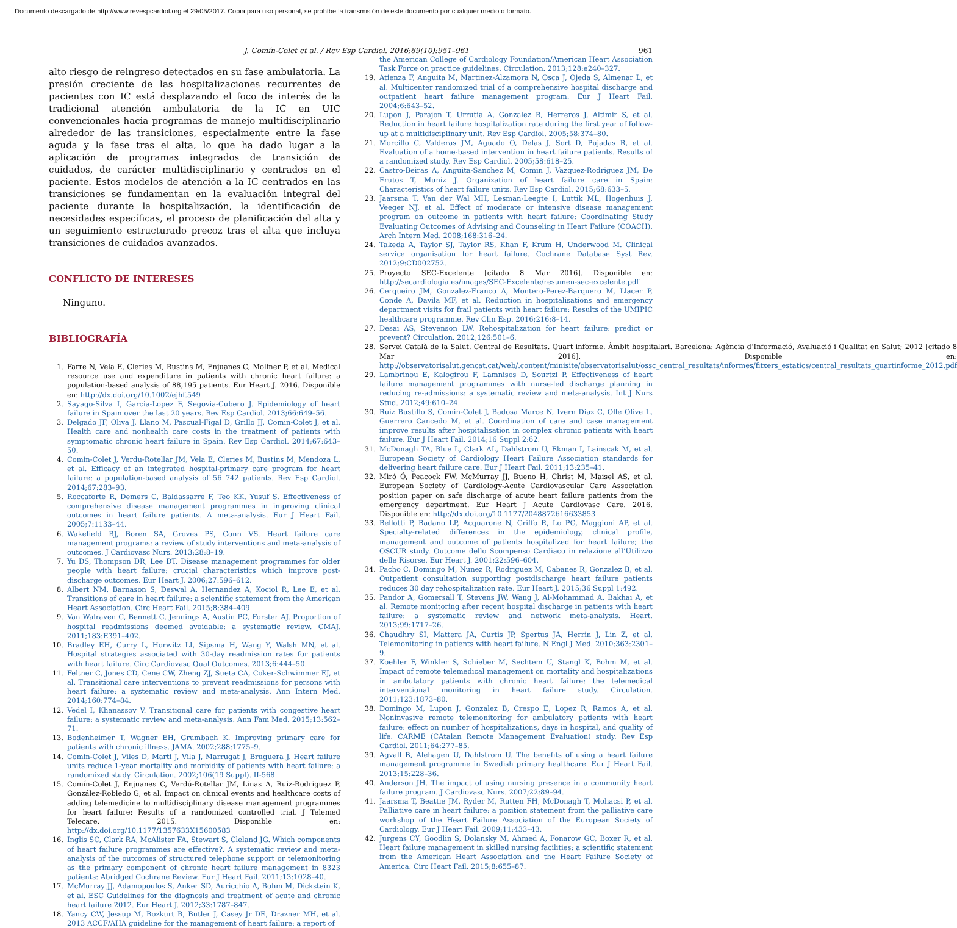Documento descargado de http://www.revespcardiol.org el 29/05/2017. Copia para uso personal, se prohíbe la transmisión de este documento por cualquier medio o formato.
J. Comín-Colet et al. / Rev Esp Cardiol. 2016;69(10):951–961 961
alto riesgo de reingreso detectados en su fase ambulatoria. La presión creciente de las hospitalizaciones recurrentes de pacientes con IC está desplazando el foco de interés de la tradicional atención ambulatoria de la IC en UIC convencionales hacia programas de manejo multidisciplinario alrededor de las transiciones, especialmente entre la fase aguda y la fase tras el alta, lo que ha dado lugar a la aplicación de programas integrados de transición de cuidados, de carácter multidisciplinario y centrados en el paciente. Estos modelos de atención a la IC centrados en las transiciones se fundamentan en la evaluación integral del paciente durante la hospitalización, la identificación de necesidades específicas, el proceso de planificación del alta y un seguimiento estructurado precoz tras el alta que incluya transiciones de cuidados avanzados.
CONFLICTO DE INTERESES
Ninguno.
BIBLIOGRAFÍA
1. Farre N, Vela E, Cleries M, Bustins M, Enjuanes C, Moliner P, et al. Medical resource use and expenditure in patients with chronic heart failure: a population-based analysis of 88,195 patients. Eur Heart J. 2016. Disponible en: http://dx.doi.org/10.1002/ejhf.549
2. Sayago-Silva I, Garcia-Lopez F, Segovia-Cubero J. Epidemiology of heart failure in Spain over the last 20 years. Rev Esp Cardiol. 2013;66:649–56.
3. Delgado JF, Oliva J, Llano M, Pascual-Figal D, Grillo JJ, Comin-Colet J, et al. Health care and nonhealth care costs in the treatment of patients with symptomatic chronic heart failure in Spain. Rev Esp Cardiol. 2014;67:643–50.
4. Comin-Colet J, Verdu-Rotellar JM, Vela E, Cleries M, Bustins M, Mendoza L, et al. Efficacy of an integrated hospital-primary care program for heart failure: a population-based analysis of 56 742 patients. Rev Esp Cardiol. 2014;67:283–93.
5. Roccaforte R, Demers C, Baldassarre F, Teo KK, Yusuf S. Effectiveness of comprehensive disease management programmes in improving clinical outcomes in heart failure patients. A meta-analysis. Eur J Heart Fail. 2005;7:1133–44.
6. Wakefield BJ, Boren SA, Groves PS, Conn VS. Heart failure care management programs: a review of study interventions and meta-analysis of outcomes. J Cardiovasc Nurs. 2013;28:8–19.
7. Yu DS, Thompson DR, Lee DT. Disease management programmes for older people with heart failure: crucial characteristics which improve post-discharge outcomes. Eur Heart J. 2006;27:596–612.
8. Albert NM, Barnason S, Deswal A, Hernandez A, Kociol R, Lee E, et al. Transitions of care in heart failure: a scientific statement from the American Heart Association. Circ Heart Fail. 2015;8:384–409.
9. Van Walraven C, Bennett C, Jennings A, Austin PC, Forster AJ. Proportion of hospital readmissions deemed avoidable: a systematic review. CMAJ. 2011;183:E391–402.
10. Bradley EH, Curry L, Horwitz LI, Sipsma H, Wang Y, Walsh MN, et al. Hospital strategies associated with 30-day readmission rates for patients with heart failure. Circ Cardiovasc Qual Outcomes. 2013;6:444–50.
11. Feltner C, Jones CD, Cene CW, Zheng ZJ, Sueta CA, Coker-Schwimmer EJ, et al. Transitional care interventions to prevent readmissions for persons with heart failure: a systematic review and meta-analysis. Ann Intern Med. 2014;160:774–84.
12. Vedel I, Khanassov V. Transitional care for patients with congestive heart failure: a systematic review and meta-analysis. Ann Fam Med. 2015;13:562–71.
13. Bodenheimer T, Wagner EH, Grumbach K. Improving primary care for patients with chronic illness. JAMA. 2002;288:1775–9.
14. Comin-Colet J, Viles D, Marti J, Vila J, Marrugat J, Bruguera J. Heart failure units reduce 1-year mortality and morbidity of patients with heart failure: a randomized study. Circulation. 2002;106(19 Suppl). II-568.
15. Comín-Colet J, Enjuanes C, Verdú-Rotellar JM, Linas A, Ruiz-Rodriguez P, González-Robledo G, et al. Impact on clinical events and healthcare costs of adding telemedicine to multidisciplinary disease management programmes for heart failure: Results of a randomized controlled trial. J Telemed Telecare. 2015. Disponible en: http://dx.doi.org/10.1177/1357633X15600583
16. Inglis SC, Clark RA, McAlister FA, Stewart S, Cleland JG. Which components of heart failure programmes are effective?. A systematic review and meta-analysis of the outcomes of structured telephone support or telemonitoring as the primary component of chronic heart failure management in 8323 patients: Abridged Cochrane Review. Eur J Heart Fail. 2011;13:1028–40.
17. McMurray JJ, Adamopoulos S, Anker SD, Auricchio A, Bohm M, Dickstein K, et al. ESC Guidelines for the diagnosis and treatment of acute and chronic heart failure 2012. Eur Heart J. 2012;33:1787–847.
18. Yancy CW, Jessup M, Bozkurt B, Butler J, Casey Jr DE, Drazner MH, et al. 2013 ACCF/AHA guideline for the management of heart failure: a report of
the American College of Cardiology Foundation/American Heart Association Task Force on practice guidelines. Circulation. 2013;128:e240–327.
19. Atienza F, Anguita M, Martinez-Alzamora N, Osca J, Ojeda S, Almenar L, et al. Multicenter randomized trial of a comprehensive hospital discharge and outpatient heart failure management program. Eur J Heart Fail. 2004;6:643–52.
20. Lupon J, Parajon T, Urrutia A, Gonzalez B, Herreros J, Altimir S, et al. Reduction in heart failure hospitalization rate during the first year of follow-up at a multidisciplinary unit. Rev Esp Cardiol. 2005;58:374–80.
21. Morcillo C, Valderas JM, Aguado O, Delas J, Sort D, Pujadas R, et al. Evaluation of a home-based intervention in heart failure patients. Results of a randomized study. Rev Esp Cardiol. 2005;58:618–25.
22. Castro-Beiras A, Anguita-Sanchez M, Comin J, Vazquez-Rodriguez JM, De Frutos T, Muniz J. Organization of heart failure care in Spain: Characteristics of heart failure units. Rev Esp Cardiol. 2015;68:633–5.
23. Jaarsma T, Van der Wal MH, Lesman-Leegte I, Luttik ML, Hogenhuis J, Veeger NJ, et al. Effect of moderate or intensive disease management program on outcome in patients with heart failure: Coordinating Study Evaluating Outcomes of Advising and Counseling in Heart Failure (COACH). Arch Intern Med. 2008;168:316–24.
24. Takeda A, Taylor SJ, Taylor RS, Khan F, Krum H, Underwood M. Clinical service organisation for heart failure. Cochrane Database Syst Rev. 2012;9:CD002752.
25. Proyecto SEC-Excelente [citado 8 Mar 2016]. Disponible en: http://secardiologia.es/images/SEC-Excelente/resumen-sec-excelente.pdf
26. Cerqueiro JM, Gonzalez-Franco A, Montero-Perez-Barquero M, Llacer P, Conde A, Davila MF, et al. Reduction in hospitalisations and emergency department visits for frail patients with heart failure: Results of the UMIPIC healthcare programme. Rev Clin Esp. 2016;216:8–14.
27. Desai AS, Stevenson LW. Rehospitalization for heart failure: predict or prevent? Circulation. 2012;126:501–6.
28. Servei Català de la Salut. Central de Resultats. Quart informe. Àmbit hospitalari. Barcelona: Agència d’Informació, Avaluació i Qualitat en Salut; 2012 [citado 8 Mar 2016]. Disponible en: http://observatorisalut.gencat.cat/web/.content/minisite/observatorisalut/ossc_central_resultats/informes/fitxers_estatics/central_resultats_quartinforme_2012.pdf
29. Lambrinou E, Kalogirou F, Lamnisos D, Sourtzi P. Effectiveness of heart failure management programmes with nurse-led discharge planning in reducing re-admissions: a systematic review and meta-analysis. Int J Nurs Stud. 2012;49:610–24.
30. Ruiz Bustillo S, Comin-Colet J, Badosa Marce N, Ivern Diaz C, Olle Olive L, Guerrero Cancedo M, et al. Coordination of care and case management improve results after hospitalisation in complex chronic patients with heart failure. Eur J Heart Fail. 2014;16 Suppl 2:62.
31. McDonagh TA, Blue L, Clark AL, Dahlstrom U, Ekman I, Lainscak M, et al. European Society of Cardiology Heart Failure Association standards for delivering heart failure care. Eur J Heart Fail. 2011;13:235–41.
32. Miró Ó, Peacock FW, McMurray JJ, Bueno H, Christ M, Maisel AS, et al. European Society of Cardiology-Acute Cardiovascular Care Association position paper on safe discharge of acute heart failure patients from the emergency department. Eur Heart J Acute Cardiovasc Care. 2016. Disponible en: http://dx.doi.org/10.1177/2048872616633853
33. Bellotti P, Badano LP, Acquarone N, Griffo R, Lo PG, Maggioni AP, et al. Specialty-related differences in the epidemiology, clinical profile, management and outcome of patients hospitalized for heart failure; the OSCUR study. Outcome dello Scompenso Cardiaco in relazione all’Utilizzo delle Risorse. Eur Heart J. 2001;22:596–604.
34. Pacho C, Domingo M, Nunez R, Rodriguez M, Cabanes R, Gonzalez B, et al. Outpatient consultation supporting postdischarge heart failure patients reduces 30 day rehospitalization rate. Eur Heart J. 2015;36 Suppl 1:492.
35. Pandor A, Gomersall T, Stevens JW, Wang J, Al-Mohammad A, Bakhai A, et al. Remote monitoring after recent hospital discharge in patients with heart failure: a systematic review and network meta-analysis. Heart. 2013;99:1717–26.
36. Chaudhry SI, Mattera JA, Curtis JP, Spertus JA, Herrin J, Lin Z, et al. Telemonitoring in patients with heart failure. N Engl J Med. 2010;363:2301–9.
37. Koehler F, Winkler S, Schieber M, Sechtem U, Stangl K, Bohm M, et al. Impact of remote telemedical management on mortality and hospitalizations in ambulatory patients with chronic heart failure: the telemedical interventional monitoring in heart failure study. Circulation. 2011;123:1873–80.
38. Domingo M, Lupon J, Gonzalez B, Crespo E, Lopez R, Ramos A, et al. Noninvasive remote telemonitoring for ambulatory patients with heart failure: effect on number of hospitalizations, days in hospital, and quality of life. CARME (CAtalan Remote Management Evaluation) study. Rev Esp Cardiol. 2011;64:277–85.
39. Agvall B, Alehagen U, Dahlstrom U. The benefits of using a heart failure management programme in Swedish primary healthcare. Eur J Heart Fail. 2013;15:228–36.
40. Anderson JH. The impact of using nursing presence in a community heart failure program. J Cardiovasc Nurs. 2007;22:89–94.
41. Jaarsma T, Beattie JM, Ryder M, Rutten FH, McDonagh T, Mohacsi P, et al. Palliative care in heart failure: a position statement from the palliative care workshop of the Heart Failure Association of the European Society of Cardiology. Eur J Heart Fail. 2009;11:433–43.
42. Jurgens CY, Goodlin S, Dolansky M, Ahmed A, Fonarow GC, Boxer R, et al. Heart failure management in skilled nursing facilities: a scientific statement from the American Heart Association and the Heart Failure Society of America. Circ Heart Fail. 2015;8:655–87.